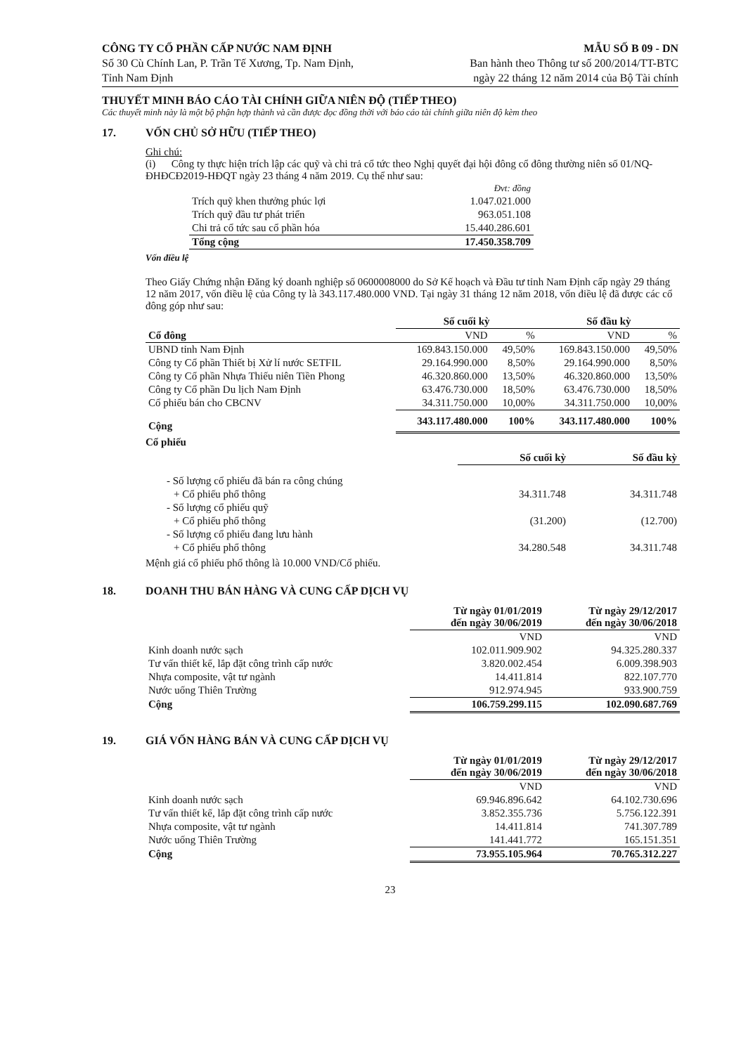CÔNG TY CỔ PHẦN CẤP NƯỚC NAM ĐỊNH
Số 30 Cù Chính Lan, P. Trần Tế Xương, Tp. Nam Định,
Tỉnh Nam Định
MẪU SỐ B 09 - DN
Ban hành theo Thông tư số 200/2014/TT-BTC
ngày 22 tháng 12 năm 2014 của Bộ Tài chính
THUYẾT MINH BÁO CÁO TÀI CHÍNH GIỮA NIÊN ĐỘ (TIẾP THEO)
Các thuyết minh này là một bộ phận hợp thành và cần được đọc đồng thời với báo cáo tài chính giữa niên độ kèm theo
17. VỐN CHỦ SỞ HỮU (TIẾP THEO)
Ghi chú:
(i) Công ty thực hiện trích lập các quỹ và chi trả cổ tức theo Nghị quyết đại hội đông cổ đông thường niên số 01/NQ-ĐHĐCĐ2019-HĐQT ngày 23 tháng 4 năm 2019. Cụ thể như sau:
| | Đvt: đồng |
| Trích quỹ khen thưởng phúc lợi | 1.047.021.000 |
| Trích quỹ đầu tư phát triển | 963.051.108 |
| Chi trả cổ tức sau cổ phần hóa | 15.440.286.601 |
| Tổng cộng | 17.450.358.709 |
Vốn điều lệ
Theo Giấy Chứng nhận Đăng ký doanh nghiệp số 0600008000 do Sở Kế hoạch và Đầu tư tỉnh Nam Định cấp ngày 29 tháng 12 năm 2017, vốn điều lệ của Công ty là 343.117.480.000 VND. Tại ngày 31 tháng 12 năm 2018, vốn điều lệ đã được các cổ đông góp như sau:
| | Số cuối kỳ | | Số đầu kỳ | |
| Cổ đông | VND | % | VND | % |
| UBND tỉnh Nam Định | 169.843.150.000 | 49,50% | 169.843.150.000 | 49,50% |
| Công ty Cổ phần Thiết bị Xử lí nước SETFIL | 29.164.990.000 | 8,50% | 29.164.990.000 | 8,50% |
| Công ty Cổ phần Nhựa Thiếu niên Tiền Phong | 46.320.860.000 | 13,50% | 46.320.860.000 | 13,50% |
| Công ty Cổ phần Du lịch Nam Định | 63.476.730.000 | 18,50% | 63.476.730.000 | 18,50% |
| Cổ phiếu bán cho CBCNV | 34.311.750.000 | 10,00% | 34.311.750.000 | 10,00% |
| Cộng | 343.117.480.000 | 100% | 343.117.480.000 | 100% |
Cổ phiếu
| | Số cuối kỳ | Số đầu kỳ |
| - Số lượng cổ phiếu đã bán ra công chúng | | |
| + Cổ phiếu phổ thông | 34.311.748 | 34.311.748 |
| - Số lượng cổ phiếu quỹ | | |
| + Cổ phiếu phổ thông | (31.200) | (12.700) |
| - Số lượng cổ phiếu đang lưu hành | | |
| + Cổ phiếu phổ thông | 34.280.548 | 34.311.748 |
Mệnh giá cổ phiếu phổ thông là 10.000 VND/Cổ phiếu.
18. DOANH THU BÁN HÀNG VÀ CUNG CẤP DỊCH VỤ
| | Từ ngày 01/01/2019 đến ngày 30/06/2019 | Từ ngày 29/12/2017 đến ngày 30/06/2018 |
| | VND | VND |
| Kinh doanh nước sạch | 102.011.909.902 | 94.325.280.337 |
| Tư vấn thiết kế, lắp đặt công trình cấp nước | 3.820.002.454 | 6.009.398.903 |
| Nhựa composite, vật tư ngành | 14.411.814 | 822.107.770 |
| Nước uống Thiên Trường | 912.974.945 | 933.900.759 |
| Cộng | 106.759.299.115 | 102.090.687.769 |
19. GIÁ VỐN HÀNG BÁN VÀ CUNG CẤP DỊCH VỤ
| | Từ ngày 01/01/2019 đến ngày 30/06/2019 | Từ ngày 29/12/2017 đến ngày 30/06/2018 |
| | VND | VND |
| Kinh doanh nước sạch | 69.946.896.642 | 64.102.730.696 |
| Tư vấn thiết kế, lắp đặt công trình cấp nước | 3.852.355.736 | 5.756.122.391 |
| Nhựa composite, vật tư ngành | 14.411.814 | 741.307.789 |
| Nước uống Thiên Trường | 141.441.772 | 165.151.351 |
| Cộng | 73.955.105.964 | 70.765.312.227 |
23